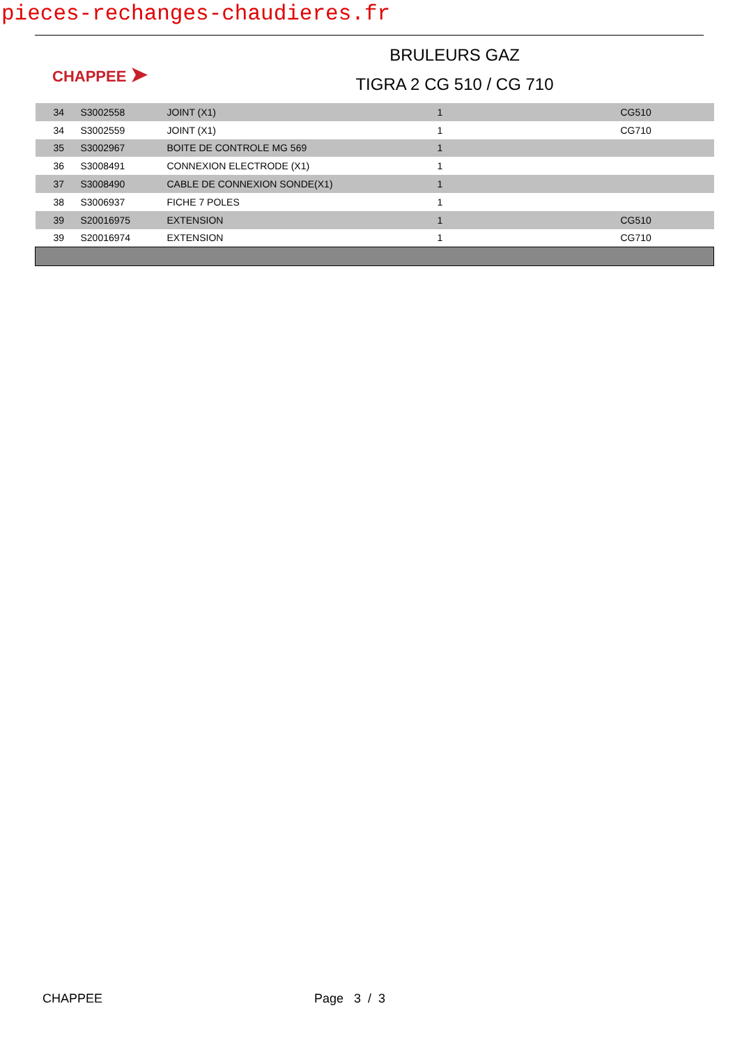pieces-rechanges-chaudieres.fr
CHAPPEE ➤
BRULEURS GAZ
TIGRA 2 CG 510 / CG 710
| 34 | S3002558 | JOINT (X1) | 1 | CG510 |
| 34 | S3002559 | JOINT (X1) | 1 | CG710 |
| 35 | S3002967 | BOITE DE CONTROLE MG 569 | 1 | |
| 36 | S3008491 | CONNEXION ELECTRODE (X1) | 1 | |
| 37 | S3008490 | CABLE DE CONNEXION SONDE(X1) | 1 | |
| 38 | S3006937 | FICHE 7 POLES | 1 | |
| 39 | S20016975 | EXTENSION | 1 | CG510 |
| 39 | S20016974 | EXTENSION | 1 | CG710 |
CHAPPEE Page 3 / 3